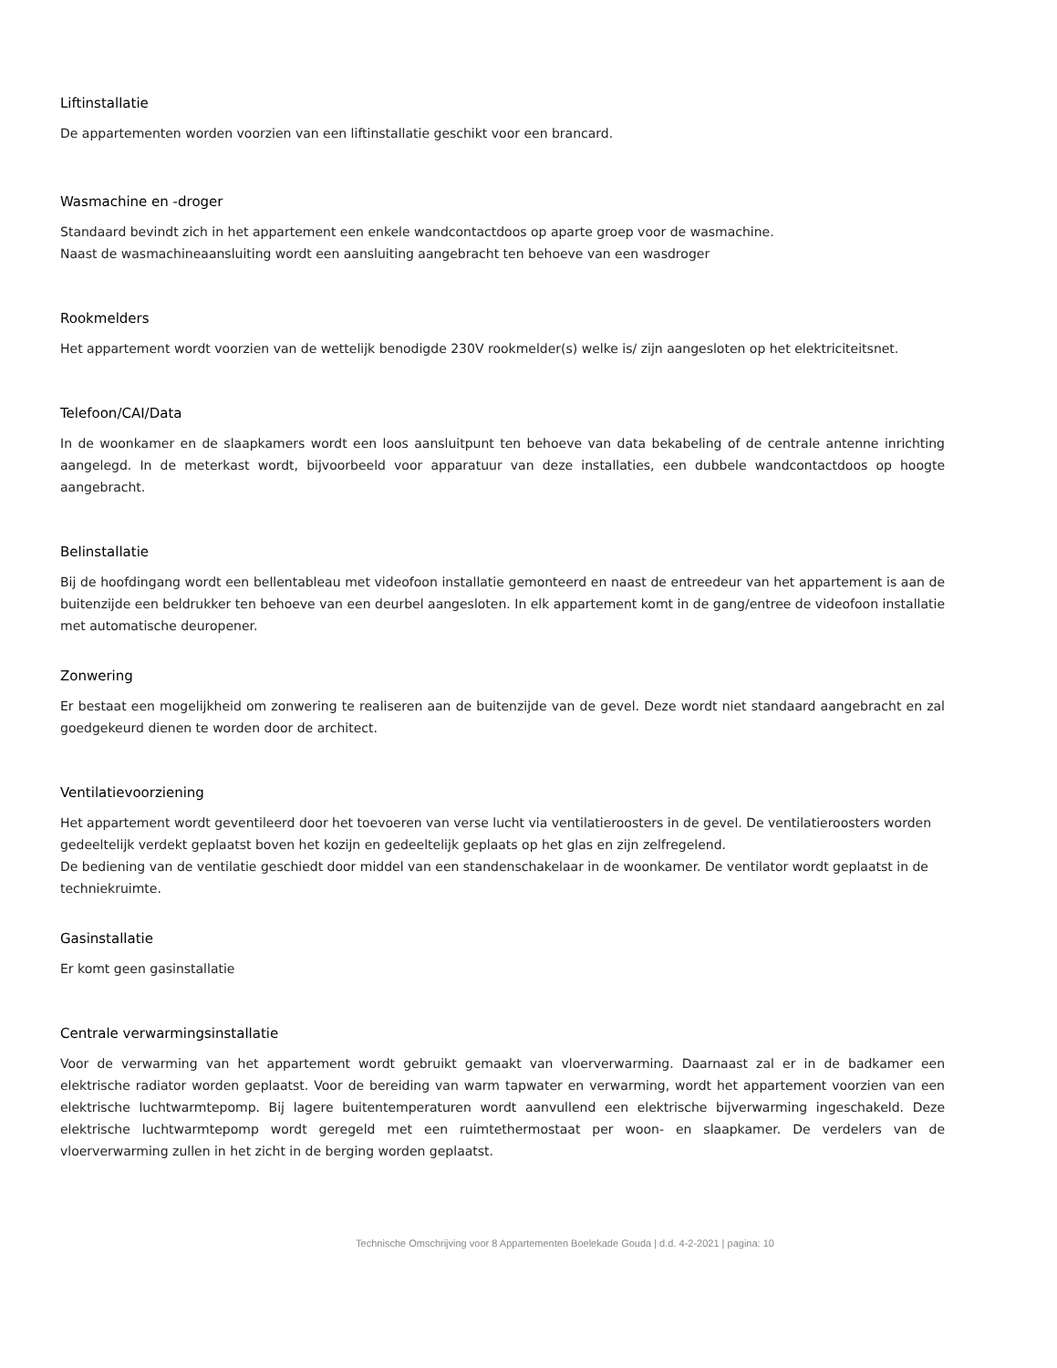Liftinstallatie
De appartementen worden voorzien van een liftinstallatie geschikt voor een brancard.
Wasmachine en -droger
Standaard bevindt zich in het appartement een enkele wandcontactdoos op aparte groep voor de wasmachine.
Naast de wasmachineaansluiting wordt een aansluiting aangebracht ten behoeve van een wasdroger
Rookmelders
Het appartement wordt voorzien van de wettelijk benodigde 230V rookmelder(s) welke is/ zijn aangesloten op het elektriciteitsnet.
Telefoon/CAI/Data
In de woonkamer en de slaapkamers wordt een loos aansluitpunt ten behoeve van data bekabeling of de centrale antenne inrichting aangelegd. In de meterkast wordt, bijvoorbeeld voor apparatuur van deze installaties, een dubbele wandcontactdoos op hoogte aangebracht.
Belinstallatie
Bij de hoofdingang wordt een bellentableau met videofoon installatie gemonteerd en naast de entreedeur van het appartement is aan de buitenzijde een beldrukker ten behoeve van een deurbel aangesloten. In elk appartement komt in de gang/entree de videofoon installatie met automatische deuropener.
Zonwering
Er bestaat een mogelijkheid om zonwering te realiseren aan de buitenzijde van de gevel. Deze wordt niet standaard aangebracht en zal goedgekeurd dienen te worden door de architect.
Ventilatievoorziening
Het appartement wordt geventileerd door het toevoeren van verse lucht via ventilatieroosters in de gevel. De ventilatieroosters worden gedeeltelijk verdekt geplaatst boven het kozijn en gedeeltelijk geplaats op het glas en zijn zelfregelend.
De bediening van de ventilatie geschiedt door middel van een standenschakelaar in de woonkamer. De ventilator wordt geplaatst in de techniekruimte.
Gasinstallatie
Er komt geen gasinstallatie
Centrale verwarmingsinstallatie
Voor de verwarming van het appartement wordt gebruikt gemaakt van vloerverwarming. Daarnaast zal er in de badkamer een elektrische radiator worden geplaatst. Voor de bereiding van warm tapwater en verwarming, wordt het appartement voorzien van een elektrische luchtwarmtepomp. Bij lagere buitentemperaturen wordt aanvullend een elektrische bijverwarming ingeschakeld. Deze elektrische luchtwarmtepomp wordt geregeld met een ruimtethermostaat per woon- en slaapkamer. De verdelers van de vloerverwarming zullen in het zicht in de berging worden geplaatst.
Technische Omschrijving voor 8 Appartementen Boelekade Gouda | d.d. 4-2-2021 | pagina: 10